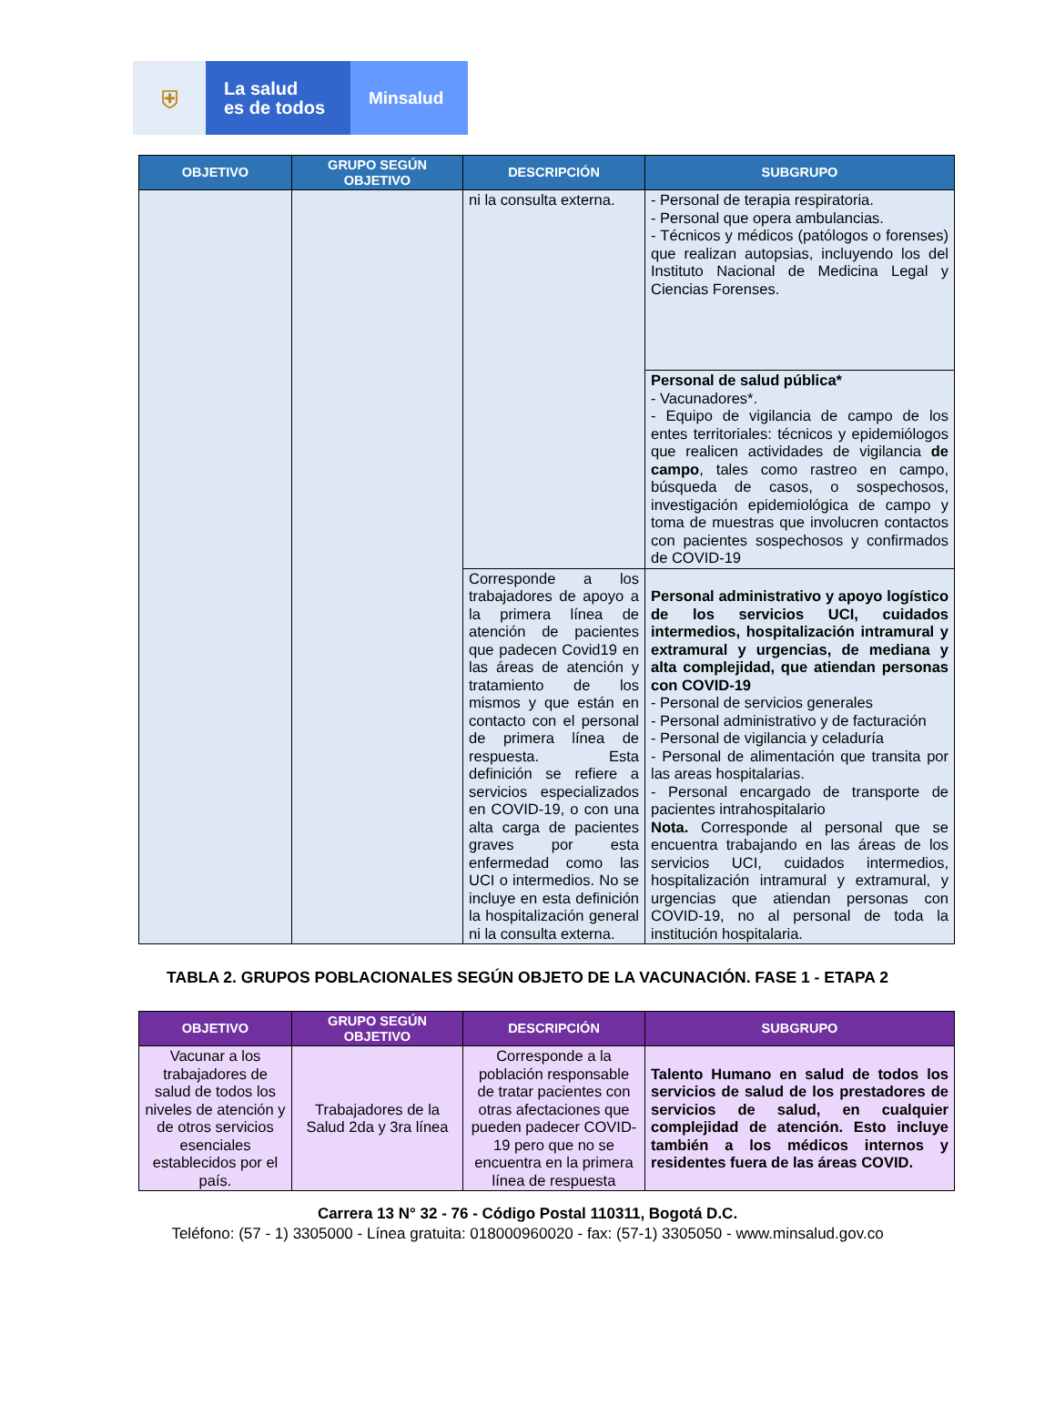⛨
La salud
es de todos
Minsalud
| OBJETIVO | GRUPO SEGÚN OBJETIVO | DESCRIPCIÓN | SUBGRUPO |
| --- | --- | --- | --- |
| | | ni la consulta externa. | - Personal de terapia respiratoria. - Personal que opera ambulancias. - Técnicos y médicos (patólogos o forenses) que realizan autopsias, incluyendo los del Instituto Nacional de Medicina Legal y Ciencias Forenses. |
| | | | Personal de salud pública* - Vacunadores*. - Equipo de vigilancia de campo de los entes territoriales: técnicos y epidemiólogos que realicen actividades de vigilancia de campo , tales como rastreo en campo, búsqueda de casos, o sospechosos, investigación epidemiológica de campo y toma de muestras que involucren contactos con pacientes sospechosos y confirmados de COVID-19 |
| | | Corresponde a los trabajadores de apoyo a la primera línea de atención de pacientes que padecen Covid19 en las áreas de atención y tratamiento de los mismos y que están en contacto con el personal de primera línea de respuesta. Esta definición se refiere a servicios especializados en COVID-19, o con una alta carga de pacientes graves por esta enfermedad como las UCI o intermedios. No se incluye en esta definición la hospitalización general ni la consulta externa. | Personal administrativo y apoyo logístico de los servicios UCI, cuidados intermedios, hospitalización intramural y extramural y urgencias, de mediana y alta complejidad, que atiendan personas con COVID-19 - Personal de servicios generales - Personal administrativo y de facturación - Personal de vigilancia y celaduría - Personal de alimentación que transita por las areas hospitalarias. - Personal encargado de transporte de pacientes intrahospitalario Nota. Corresponde al personal que se encuentra trabajando en las áreas de los servicios UCI, cuidados intermedios, hospitalización intramural y extramural, y urgencias que atiendan personas con COVID-19, no al personal de toda la institución hospitalaria. |
TABLA 2. GRUPOS POBLACIONALES SEGÚN OBJETO DE LA VACUNACIÓN. FASE 1 - ETAPA 2
| OBJETIVO | GRUPO SEGÚN OBJETIVO | DESCRIPCIÓN | SUBGRUPO |
| --- | --- | --- | --- |
| Vacunar a los trabajadores de salud de todos los niveles de atención y de otros servicios esenciales establecidos por el país. | Trabajadores de la Salud 2da y 3ra línea | Corresponde a la población responsable de tratar pacientes con otras afectaciones que pueden padecer COVID-19 pero que no se encuentra en la primera línea de respuesta | Talento Humano en salud de todos los servicios de salud de los prestadores de servicios de salud, en cualquier complejidad de atención. Esto incluye también a los médicos internos y residentes fuera de las áreas COVID. |
Carrera 13 N° 32 - 76 - Código Postal 110311, Bogotá D.C.
Teléfono: (57 - 1) 3305000 - Línea gratuita: 018000960020 - fax: (57-1) 3305050 - www.minsalud.gov.co